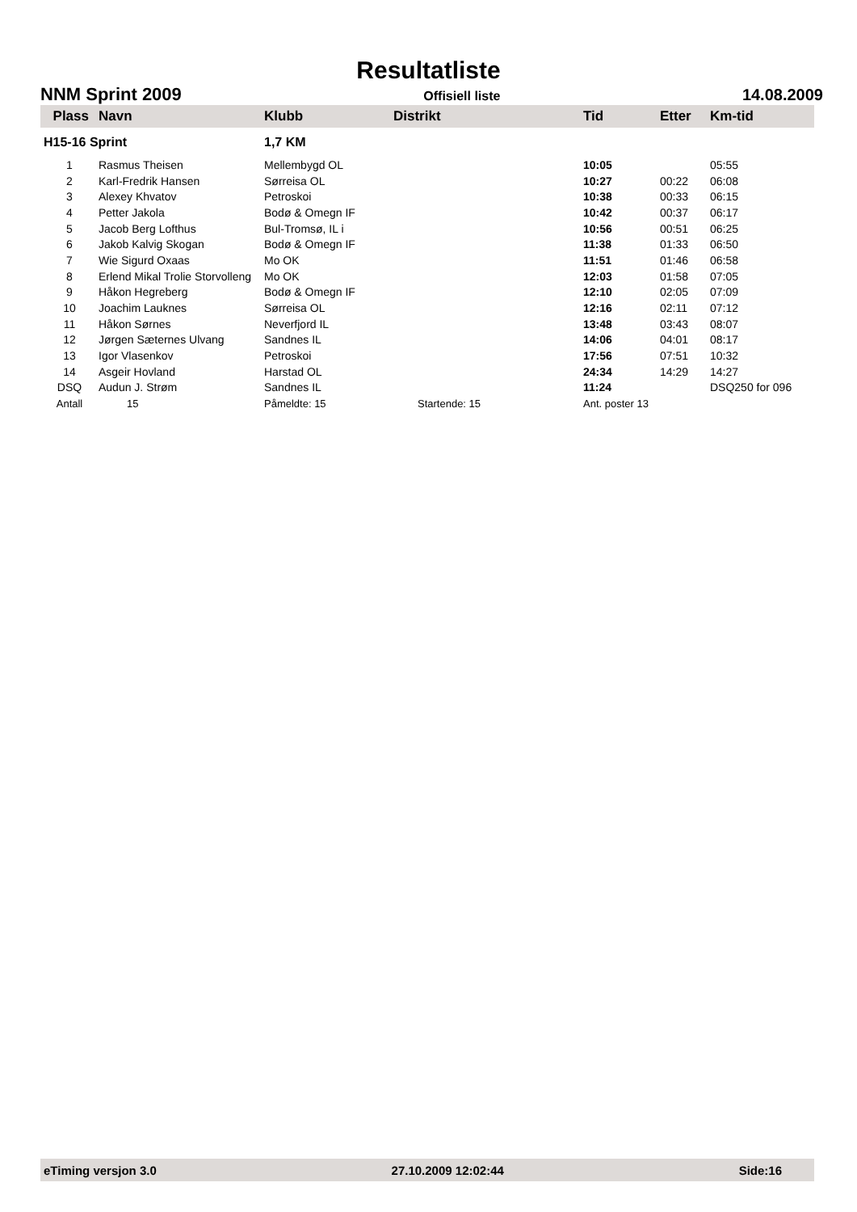Resultatliste
NNM Sprint 2009 Offisiell liste 14.08.2009
| Plass | Navn | Klubb | Distrikt | Tid | Etter | Km-tid |
| --- | --- | --- | --- | --- | --- | --- |
| H15-16 Sprint | | 1,7 KM | | | | |
| 1 | Rasmus Theisen | Mellembygd OL | | 10:05 | | 05:55 |
| 2 | Karl-Fredrik Hansen | Sørreisa OL | | 10:27 | 00:22 | 06:08 |
| 3 | Alexey Khvatov | Petroskoi | | 10:38 | 00:33 | 06:15 |
| 4 | Petter Jakola | Bodø & Omegn IF | | 10:42 | 00:37 | 06:17 |
| 5 | Jacob Berg Lofthus | Bul-Tromsø, IL i | | 10:56 | 00:51 | 06:25 |
| 6 | Jakob Kalvig Skogan | Bodø & Omegn IF | | 11:38 | 01:33 | 06:50 |
| 7 | Wie Sigurd Oxaas | Mo OK | | 11:51 | 01:46 | 06:58 |
| 8 | Erlend Mikal Trolie Storvolleng | Mo OK | | 12:03 | 01:58 | 07:05 |
| 9 | Håkon Hegreberg | Bodø & Omegn IF | | 12:10 | 02:05 | 07:09 |
| 10 | Joachim Lauknes | Sørreisa OL | | 12:16 | 02:11 | 07:12 |
| 11 | Håkon Sørnes | Neverfjord IL | | 13:48 | 03:43 | 08:07 |
| 12 | Jørgen Sæternes Ulvang | Sandnes IL | | 14:06 | 04:01 | 08:17 |
| 13 | Igor Vlasenkov | Petroskoi | | 17:56 | 07:51 | 10:32 |
| 14 | Asgeir Hovland | Harstad OL | | 24:34 | 14:29 | 14:27 |
| DSQ | Audun J. Strøm | Sandnes IL | | 11:24 | | DSQ250 for 096 |
| Antall | 15 | Påmeldte: 15 | Startende: 15 | Ant. poster 13 | | |
eTiming versjon 3.0 27.10.2009 12:02:44 Side:16